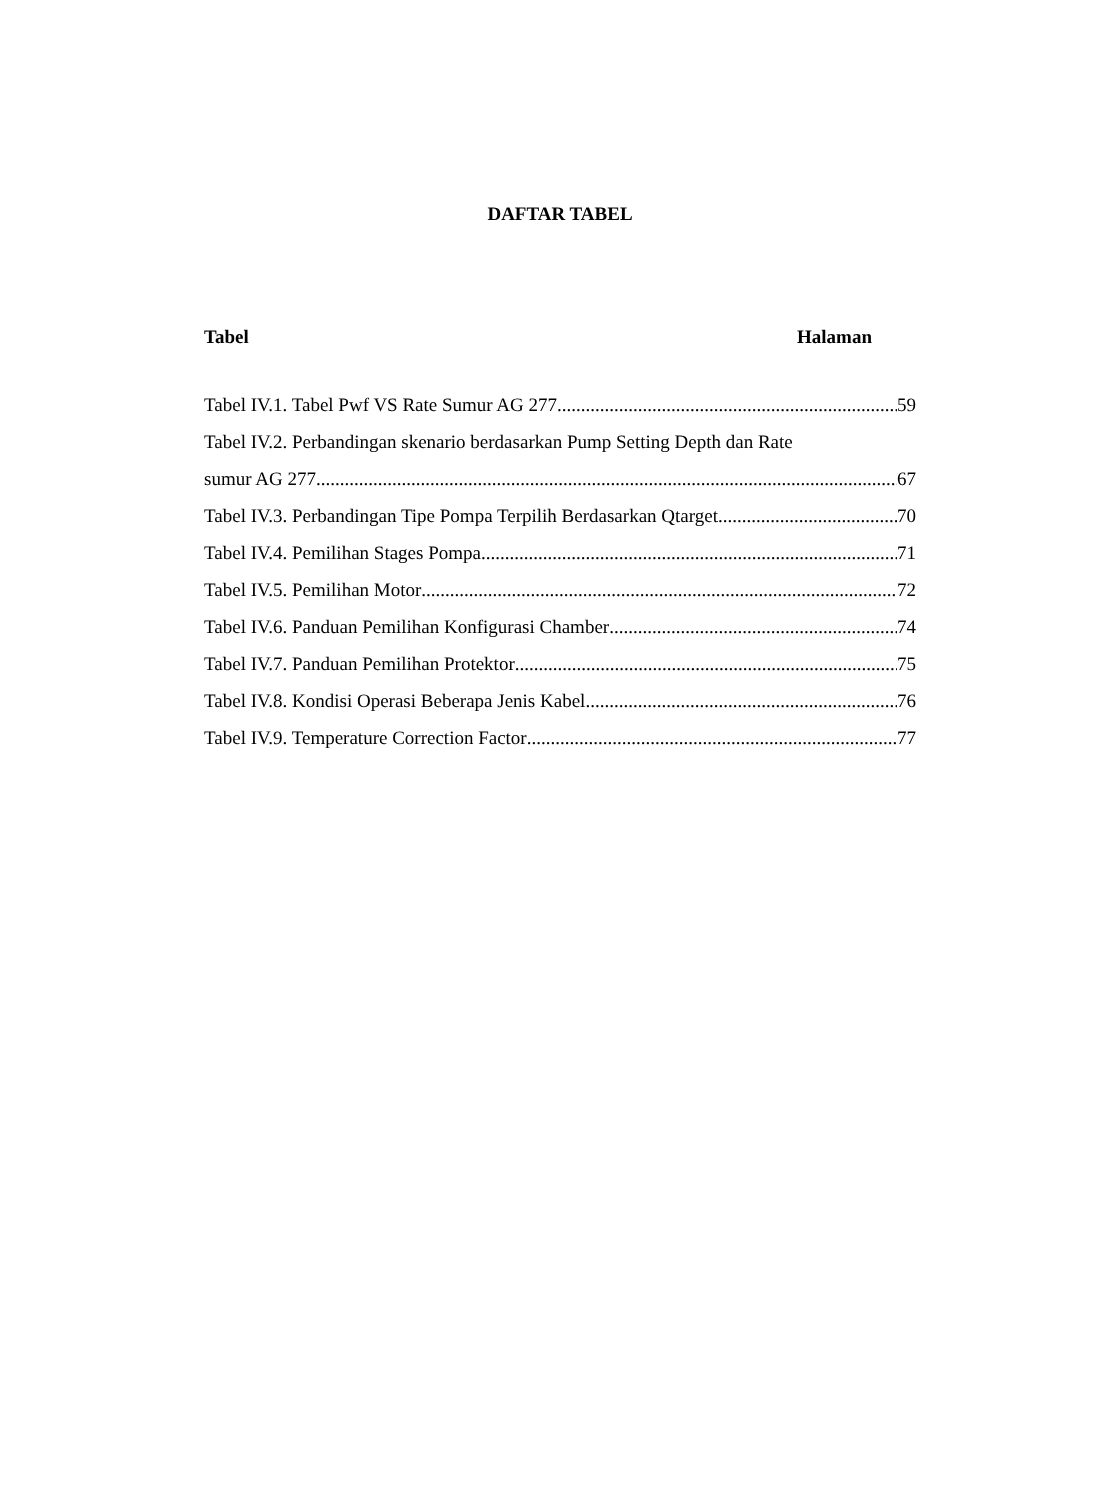DAFTAR TABEL
Tabel Halaman
Tabel IV.1. Tabel Pwf VS Rate Sumur AG 277 59
Tabel IV.2. Perbandingan skenario berdasarkan Pump Setting Depth dan Rate
sumur AG 277 67
Tabel IV.3. Perbandingan Tipe Pompa Terpilih Berdasarkan Qtarget 70
Tabel IV.4. Pemilihan Stages Pompa 71
Tabel IV.5. Pemilihan Motor 72
Tabel IV.6. Panduan Pemilihan Konfigurasi Chamber 74
Tabel IV.7. Panduan Pemilihan Protektor 75
Tabel IV.8. Kondisi Operasi Beberapa Jenis Kabel 76
Tabel IV.9. Temperature Correction Factor 77